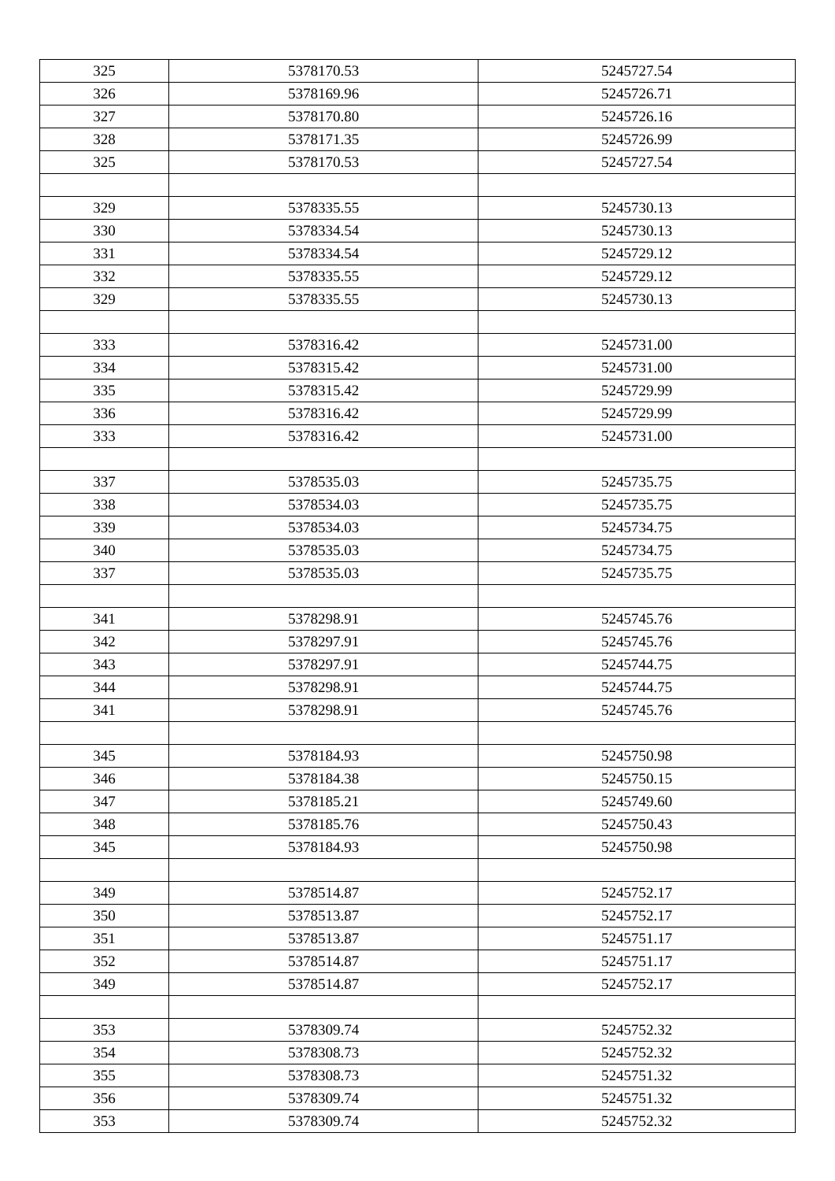| 325 | 5378170.53 | 5245727.54 |
| 326 | 5378169.96 | 5245726.71 |
| 327 | 5378170.80 | 5245726.16 |
| 328 | 5378171.35 | 5245726.99 |
| 325 | 5378170.53 | 5245727.54 |
| 329 | 5378335.55 | 5245730.13 |
| 330 | 5378334.54 | 5245730.13 |
| 331 | 5378334.54 | 5245729.12 |
| 332 | 5378335.55 | 5245729.12 |
| 329 | 5378335.55 | 5245730.13 |
| 333 | 5378316.42 | 5245731.00 |
| 334 | 5378315.42 | 5245731.00 |
| 335 | 5378315.42 | 5245729.99 |
| 336 | 5378316.42 | 5245729.99 |
| 333 | 5378316.42 | 5245731.00 |
| 337 | 5378535.03 | 5245735.75 |
| 338 | 5378534.03 | 5245735.75 |
| 339 | 5378534.03 | 5245734.75 |
| 340 | 5378535.03 | 5245734.75 |
| 337 | 5378535.03 | 5245735.75 |
| 341 | 5378298.91 | 5245745.76 |
| 342 | 5378297.91 | 5245745.76 |
| 343 | 5378297.91 | 5245744.75 |
| 344 | 5378298.91 | 5245744.75 |
| 341 | 5378298.91 | 5245745.76 |
| 345 | 5378184.93 | 5245750.98 |
| 346 | 5378184.38 | 5245750.15 |
| 347 | 5378185.21 | 5245749.60 |
| 348 | 5378185.76 | 5245750.43 |
| 345 | 5378184.93 | 5245750.98 |
| 349 | 5378514.87 | 5245752.17 |
| 350 | 5378513.87 | 5245752.17 |
| 351 | 5378513.87 | 5245751.17 |
| 352 | 5378514.87 | 5245751.17 |
| 349 | 5378514.87 | 5245752.17 |
| 353 | 5378309.74 | 5245752.32 |
| 354 | 5378308.73 | 5245752.32 |
| 355 | 5378308.73 | 5245751.32 |
| 356 | 5378309.74 | 5245751.32 |
| 353 | 5378309.74 | 5245752.32 |